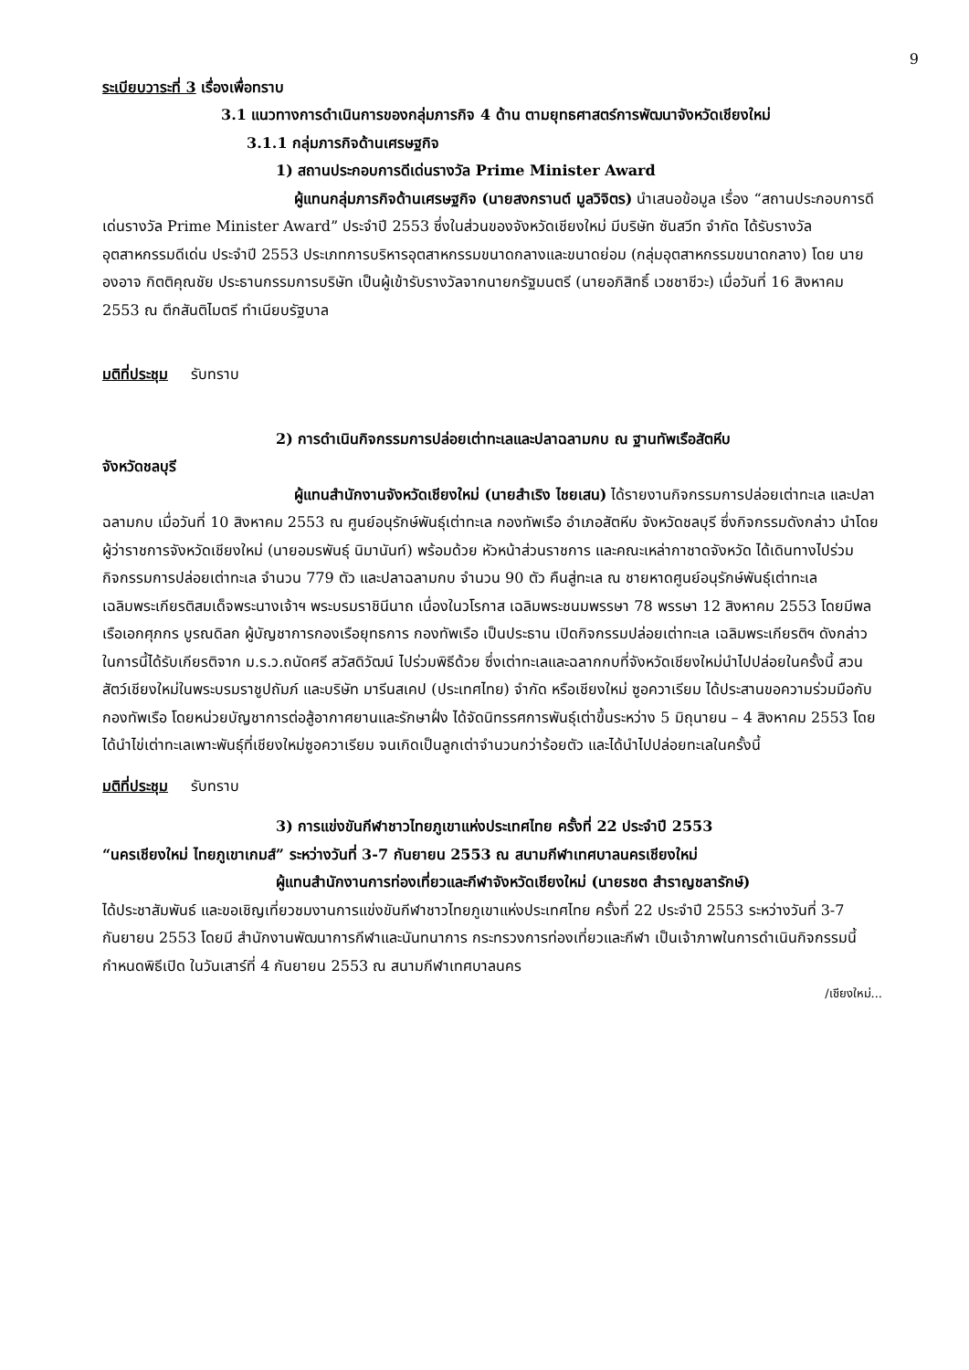9
ระเบียบวาระที่ 3 เรื่องเพื่อทราบ
3.1 แนวทางการดำเนินการของกลุ่มภารกิจ 4 ด้าน ตามยุทธศาสตร์การพัฒนาจังหวัดเชียงใหม่
3.1.1 กลุ่มภารกิจด้านเศรษฐกิจ
1) สถานประกอบการดีเด่นรางวัล Prime Minister Award
ผู้แทนกลุ่มภารกิจด้านเศรษฐกิจ (นายสงกรานต์ มูลวิจิตร) นำเสนอข้อมูล เรื่อง “สถานประกอบการดีเด่นรางวัล Prime Minister Award” ประจำปี 2553 ซึ่งในส่วนของจังหวัดเชียงใหม่ มีบริษัท ซันสวีท จำกัด ได้รับรางวัลอุตสาหกรรมดีเด่น ประจำปี 2553 ประเภทการบริหารอุตสาหกรรมขนาดกลางและขนาดย่อม (กลุ่มอุตสาหกรรมขนาดกลาง) โดย นายองอาจ กิตติคุณชัย ประธานกรรมการบริษัท เป็นผู้เข้ารับรางวัลจากนายกรัฐมนตรี (นายอภิสิทธิ์ เวชชาชีวะ) เมื่อวันที่ 16 สิงหาคม 2553 ณ ตึกสันติไมตรี ทำเนียบรัฐบาล
มติที่ประชุม รับทราบ
2) การดำเนินกิจกรรมการปล่อยเต่าทะเลและปลาฉลามกบ ณ ฐานทัพเรือสัตหีบ
จังหวัดชลบุรี
ผู้แทนสำนักงานจังหวัดเชียงใหม่ (นายสำเริง ไชยเสน) ได้รายงานกิจกรรมการปล่อยเต่าทะเล และปลาฉลามกบ เมื่อวันที่ 10 สิงหาคม 2553 ณ ศูนย์อนุรักษ์พันธุ์เต่าทะเล กองทัพเรือ อำเภอสัตหีบ จังหวัดชลบุรี ซึ่งกิจกรรมดังกล่าว นำโดยผู้ว่าราชการจังหวัดเชียงใหม่ (นายอมรพันธุ์ นิมานันท์) พร้อมด้วย หัวหน้าส่วนราชการ และคณะเหล่ากาชาดจังหวัด ได้เดินทางไปร่วมกิจกรรมการปล่อยเต่าทะเล จำนวน 779 ตัว และปลาฉลามกบ จำนวน 90 ตัว คืนสู่ทะเล ณ ชายหาดศูนย์อนุรักษ์พันธุ์เต่าทะเล เฉลิมพระเกียรติสมเด็จพระนางเจ้าฯ พระบรมราชินีนาถ เนื่องในวโรกาส เฉลิมพระชนมพรรษา 78 พรรษา 12 สิงหาคม 2553 โดยมีพลเรือเอกศุภกร บูรณดิลก ผู้บัญชาการกองเรือยุทธการ กองทัพเรือ เป็นประธาน เปิดกิจกรรมปล่อยเต่าทะเล เฉลิมพระเกียรติฯ ดังกล่าว ในการนี้ได้รับเกียรติจาก ม.ร.ว.ถนัดศรี สวัสดิวัฒน์ ไปร่วมพิธีด้วย ซึ่งเต่าทะเลและฉลากกบที่จังหวัดเชียงใหม่นำไปปล่อยในครั้งนี้ สวนสัตว์เชียงใหม่ในพระบรมราชูปถัมภ์ และบริษัท มารีนสเคป (ประเทศไทย) จำกัด หรือเชียงใหม่ ซูอควาเรียม ได้ประสานขอความร่วมมือกับกองทัพเรือ โดยหน่วยบัญชาการต่อสู้อากาศยานและรักษาฝั่ง ได้จัดนิทรรศการพันธุ์เต่าขึ้นระหว่าง 5 มิถุนายน – 4 สิงหาคม 2553 โดยได้นำไข่เต่าทะเลเพาะพันธุ์ที่เชียงใหม่ซูอควาเรียม จนเกิดเป็นลูกเต่าจำนวนกว่าร้อยตัว และได้นำไปปล่อยทะเลในครั้งนี้
มติที่ประชุม รับทราบ
3) การแข่งขันกีฬาชาวไทยภูเขาแห่งประเทศไทย ครั้งที่ 22 ประจำปี 2553
“นครเชียงใหม่ ไทยภูเขาเกมส์” ระหว่างวันที่ 3-7 กันยายน 2553 ณ สนามกีฬาเทศบาลนครเชียงใหม่
ผู้แทนสำนักงานการท่องเที่ยวและกีฬาจังหวัดเชียงใหม่ (นายรชต สำราญชลารักษ์)
ได้ประชาสัมพันธ์ และขอเชิญเที่ยวชมงานการแข่งขันกีฬาชาวไทยภูเขาแห่งประเทศไทย ครั้งที่ 22 ประจำปี 2553 ระหว่างวันที่ 3-7 กันยายน 2553 โดยมี สำนักงานพัฒนาการกีฬาและนันทนาการ กระทรวงการท่องเที่ยวและกีฬา เป็นเจ้าภาพในการดำเนินกิจกรรมนี้ กำหนดพิธีเปิด ในวันเสาร์ที่ 4 กันยายน 2553 ณ สนามกีฬาเทศบาลนคร
/เชียงใหม่...